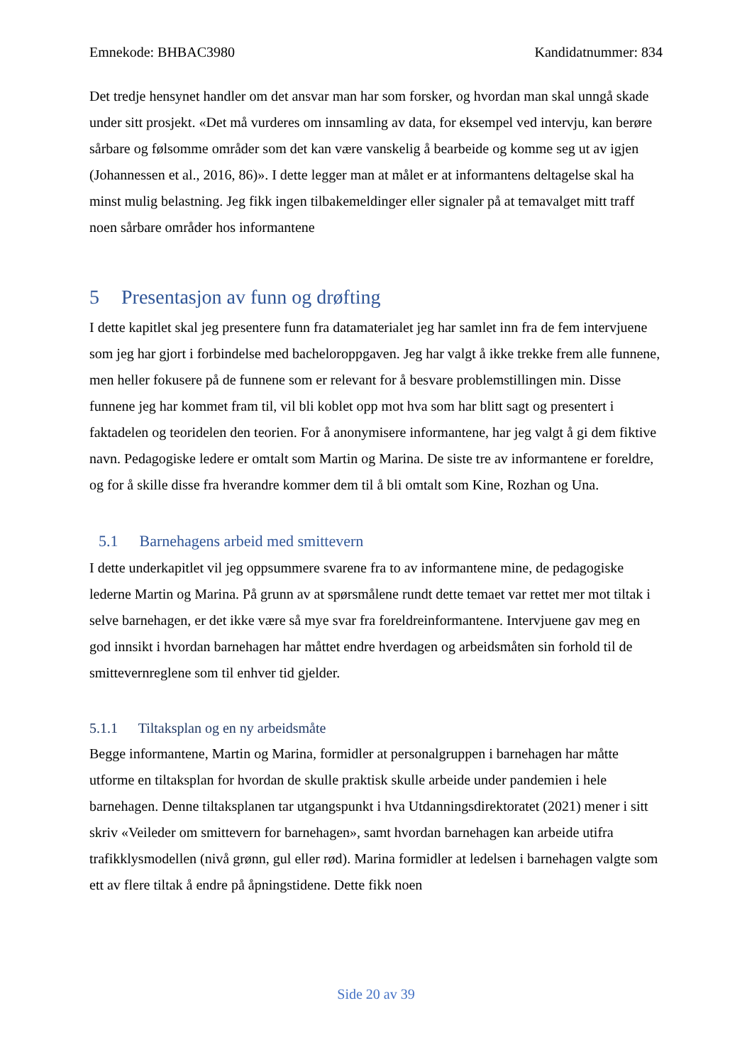Emnekode: BHBAC3980 Kandidatnummer: 834
Det tredje hensynet handler om det ansvar man har som forsker, og hvordan man skal unngå skade under sitt prosjekt. «Det må vurderes om innsamling av data, for eksempel ved intervju, kan berøre sårbare og følsomme områder som det kan være vanskelig å bearbeide og komme seg ut av igjen (Johannessen et al., 2016, 86)». I dette legger man at målet er at informantens deltagelse skal ha minst mulig belastning. Jeg fikk ingen tilbakemeldinger eller signaler på at temavalget mitt traff noen sårbare områder hos informantene
5 Presentasjon av funn og drøfting
I dette kapitlet skal jeg presentere funn fra datamaterialet jeg har samlet inn fra de fem intervjuene som jeg har gjort i forbindelse med bacheloroppgaven. Jeg har valgt å ikke trekke frem alle funnene, men heller fokusere på de funnene som er relevant for å besvare problemstillingen min. Disse funnene jeg har kommet fram til, vil bli koblet opp mot hva som har blitt sagt og presentert i faktadelen og teoridelen den teorien. For å anonymisere informantene, har jeg valgt å gi dem fiktive navn. Pedagogiske ledere er omtalt som Martin og Marina. De siste tre av informantene er foreldre, og for å skille disse fra hverandre kommer dem til å bli omtalt som Kine, Rozhan og Una.
5.1 Barnehagens arbeid med smittevern
I dette underkapitlet vil jeg oppsummere svarene fra to av informantene mine, de pedagogiske lederne Martin og Marina. På grunn av at spørsmålene rundt dette temaet var rettet mer mot tiltak i selve barnehagen, er det ikke være så mye svar fra foreldreinformantene. Intervjuene gav meg en god innsikt i hvordan barnehagen har måttet endre hverdagen og arbeidsmåten sin forhold til de smittevernreglene som til enhver tid gjelder.
5.1.1 Tiltaksplan og en ny arbeidsmåte
Begge informantene, Martin og Marina, formidler at personalgruppen i barnehagen har måtte utforme en tiltaksplan for hvordan de skulle praktisk skulle arbeide under pandemien i hele barnehagen. Denne tiltaksplanen tar utgangspunkt i hva Utdanningsdirektoratet (2021) mener i sitt skriv «Veileder om smittevern for barnehagen», samt hvordan barnehagen kan arbeide utifra trafikklysmodellen (nivå grønn, gul eller rød). Marina formidler at ledelsen i barnehagen valgte som ett av flere tiltak å endre på åpningstidene. Dette fikk noen
Side 20 av 39